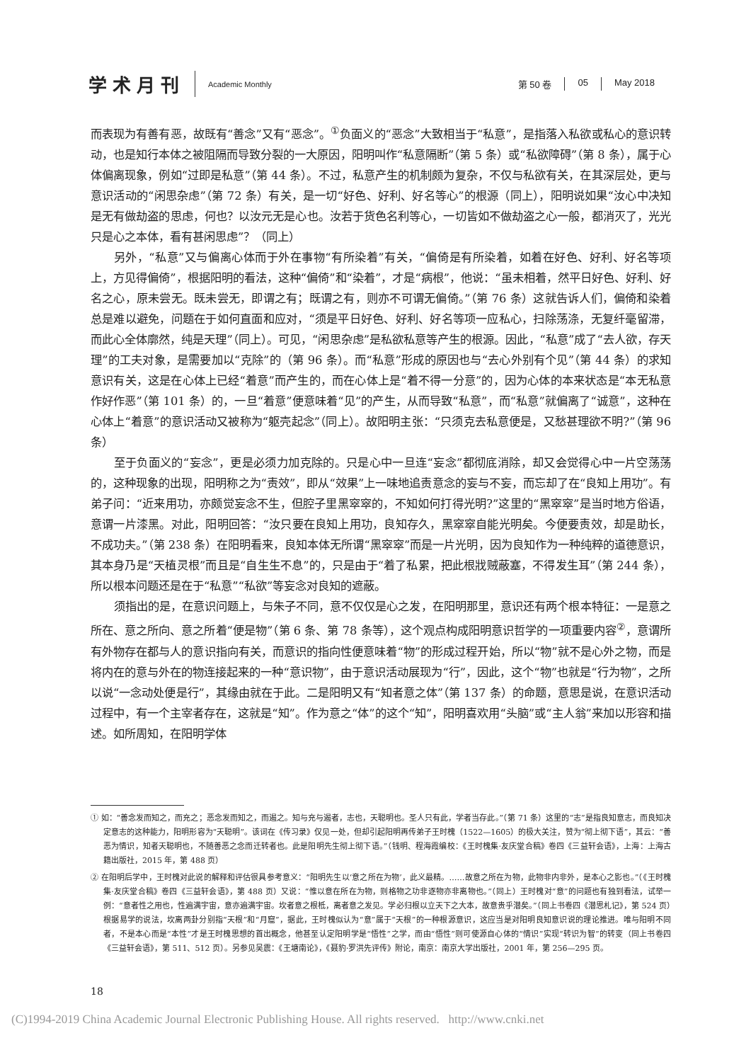学术月刊 Academic Monthly
第 50 卷 05 May 2018
而表现为有善有恶，故既有“善念”又有“恶念”。<sup>①</sup>负面义的“恶念”大致相当于“私意”，是指落入私欲或私心的意识转动，也是知行本体之被阻隔而导致分裂的一大原因，阳明叫作“私意隔断”（第 5 条）或“私欲障碍”（第 8 条），属于心体偏离现象，例如“过即是私意”（第 44 条）。不过，私意产生的机制颇为复杂，不仅与私欲有关，在其深层处，更与意识活动的“闲思杂虑”（第 72 条）有关，是一切“好色、好利、好名等心”的根源（同上），阳明说如果“汝心中决知是无有做劫盗的思虑，何也？以汝元无是心也。汝若于货色名利等心，一切皆如不做劫盗之心一般，都消灭了，光光只是心之本体，看有甚闲思虑”？（同上）
另外，“私意”又与偏离心体而于外在事物“有所染着”有关，“偏倚是有所染着，如着在好色、好利、好名等项上，方见得偏倚”，根据阳明的看法，这种“偏倚”和“染着”，才是“病根”，他说：“虽未相着，然平日好色、好利、好名之心，原未尝无。既未尝无，即谓之有；既谓之有，则亦不可谓无偏倚。”（第 76 条）这就告诉人们，偏倚和染着总是难以避免，问题在于如何直面和应对，“须是平日好色、好利、好名等项一应私心，扫除荡涤，无复纤毫留滞，而此心全体廓然，纯是天理”（同上）。可见，“闲思杂虑”是私欲私意等产生的根源。因此，“私意”成了“去人欲，存天理”的工夫对象，是需要加以“克除”的（第 96 条）。而“私意”形成的原因也与“去心外别有个见”（第 44 条）的求知意识有关，这是在心体上已经“着意”而产生的，而在心体上是“着不得一分意”的，因为心体的本来状态是“本无私意作好作恶”（第 101 条）的，一旦“着意”便意味着“见”的产生，从而导致“私意”，而“私意”就偏离了“诚意”，这种在心体上“着意”的意识活动又被称为“躯壳起念”（同上）。故阳明主张：“只须克去私意便是，又愁甚理欲不明?”（第 96 条）
至于负面义的“妄念”，更是必须力加克除的。只是心中一旦连“妄念”都彻底消除，却又会觉得心中一片空荡荡的，这种现象的出现，阳明称之为“责效”，即从“效果”上一味地追责意念的妄与不妄，而忘却了在“良知上用功”。有弟子问：“近来用功，亦颇觉妄念不生，但腔子里黑窣窣的，不知如何打得光明?”这里的“黑窣窣”是当时地方俗语，意谓一片漆黑。对此，阳明回答：“汝只要在良知上用功，良知存久，黑窣窣自能光明矣。今便要责效，却是助长，不成功夫。”（第 238 条）在阳明看来，良知本体无所谓“黑窣窣”而是一片光明，因为良知作为一种纯粹的道德意识，其本身乃是“天植灵根”而且是“自生生不息”的，只是由于“着了私累，把此根戕贼蔽塞，不得发生耳”（第 244 条），所以根本问题还是在于“私意”“私欲”等妄念对良知的遮蔽。
须指出的是，在意识问题上，与朱子不同，意不仅仅是心之发，在阳明那里，意识还有两个根本特征：一是意之所在、意之所向、意之所着“便是物”（第 6 条、第 78 条等），这个观点构成阳明意识哲学的一项重要内容<sup>②</sup>，意谓所有外物存在都与人的意识指向有关，而意识的指向性便意味着“物”的形成过程开始，所以“物”就不是心外之物，而是将内在的意与外在的物连接起来的一种“意识物”，由于意识活动展现为“行”，因此，这个“物”也就是“行为物”，之所以说“一念动处便是行”，其缘由就在于此。二是阳明又有“知者意之体”（第 137 条）的命题，意思是说，在意识活动过程中，有一个主宰者存在，这就是“知”。作为意之“体”的这个“知”，阳明喜欢用“头脑”或“主人翁”来加以形容和描述。如所周知，在阳明学体
① 如：“善念发而知之，而充之；恶念发而知之，而遏之。知与充与遏者，志也，天聪明也。圣人只有此，学者当存此。”（第 71 条）这里的“志”是指良知意志，而良知决定意志的这种能力，阳明形容为“天聪明”。该词在《传习录》仅见一处，但却引起阳明再传弟子王时槐（1522—1605）的极大关注，赞为“彻上彻下语”，其云：“善恶为情识，知者天聪明也，不随善恶之念而迁转者也。此是阳明先生彻上彻下语。”（钱明、程海霞编校：《王时槐集·友庆堂合稿》卷四《三益轩会语》，上海：上海古籍出版社，2015 年，第 488 页）
② 在阳明后学中，王时槐对此说的解释和评估很具参考意义：“阳明先生以‘意之所在为物’，此义最精。……故意之所在为物，此物非内非外，是本心之影也。”（《王时槐集·友庆堂合稿》卷四《三益轩会语》，第 488 页）又说：“惟以意在所在为物，则格物之功非逐物亦非离物也。”（同上）王时槐对“意”的问题也有独到看法，试举一例：“意者性之用也，性遍满宇宙，意亦遍满宇宙。坎者意之根柢，离者意之发见。学必归根以立天下之大本，故意贵乎潜矣。”（同上书卷四《潜思札记》，第 524 页）根据易学的说法，坎离两卦分别指“天根”和“月窟”，据此，王时槐似认为“意”属于“天根”的一种根源意识，这应当是对阳明良知意识说的理论推进。唯与阳明不同者，不是本心而是“本性”才是王时槐思想的首出概念，他甚至认定阳明学是“悟性”之学，而由“悟性”则可使源自心体的“情识”实现“转识为智”的转变（同上书卷四《三益轩会语》，第 511、512 页）。另参见吴震：《王塘南论》，《聂豹·罗洪先评传》附论，南京：南京大学出版社，2001 年，第 256—295 页。
18
(C)1994-2019 China Academic Journal Electronic Publishing House. All rights reserved. http://www.cnki.net